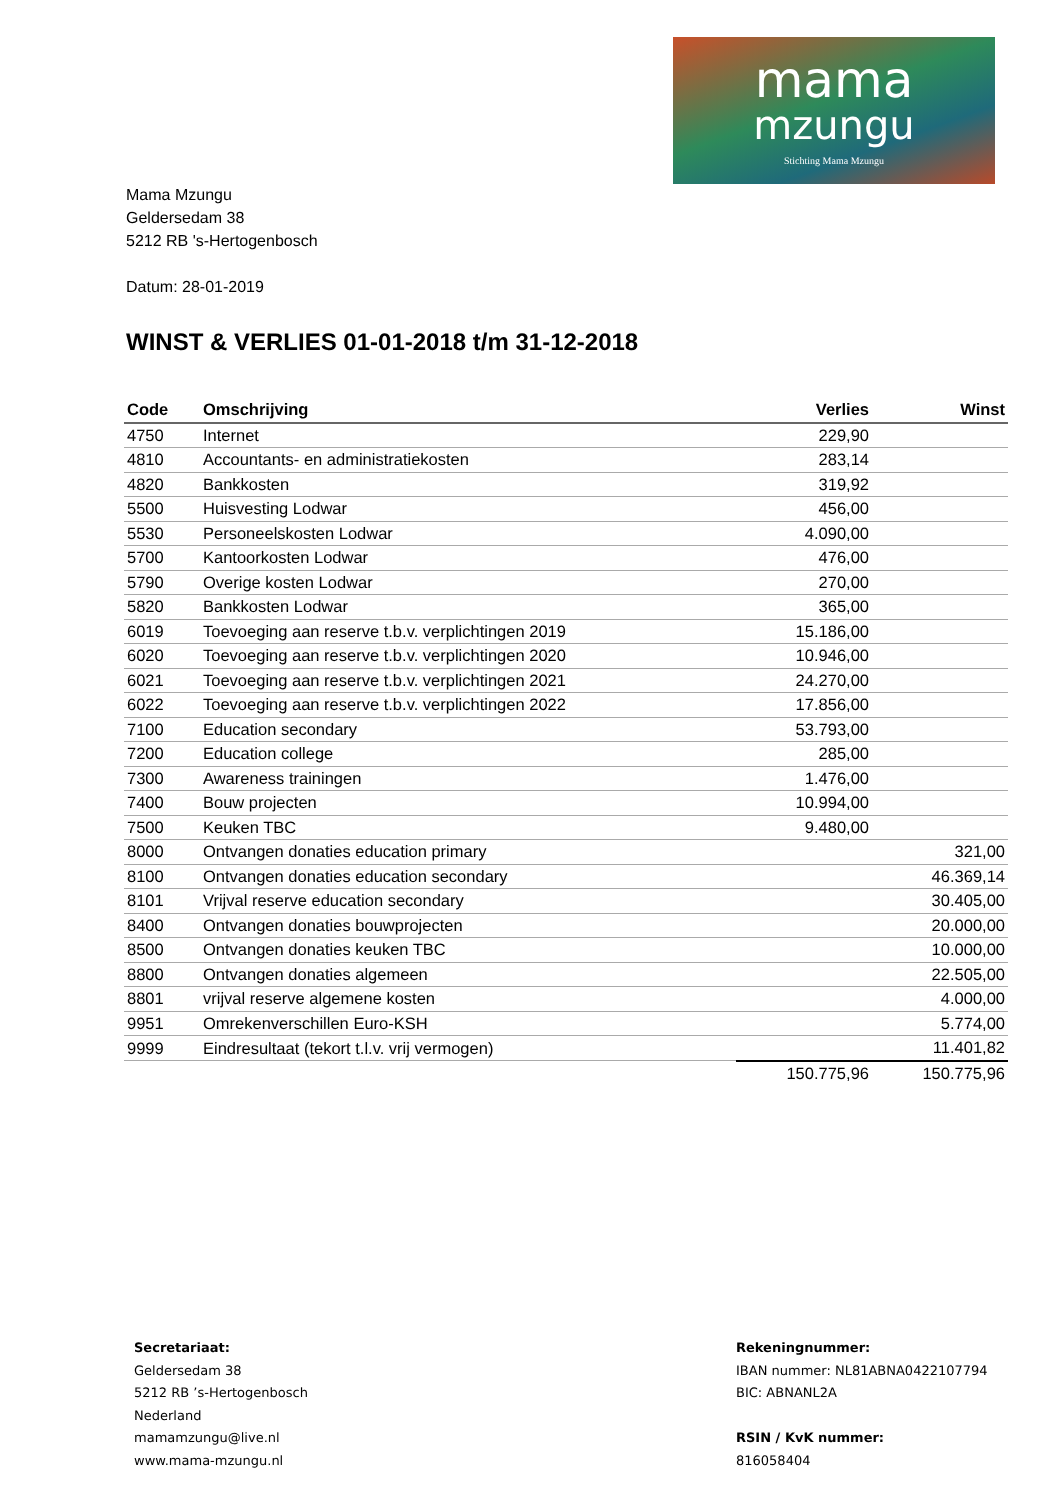mama
mzungu
Stichting Mama Mzungu
Mama Mzungu
Geldersedam 38
5212 RB 's-Hertogenbosch
Datum: 28-01-2019
WINST & VERLIES 01-01-2018 t/m 31-12-2018
| Code | Omschrijving | Verlies | Winst |
| --- | --- | --- | --- |
| 4750 | Internet | 229,90 | |
| 4810 | Accountants- en administratiekosten | 283,14 | |
| 4820 | Bankkosten | 319,92 | |
| 5500 | Huisvesting Lodwar | 456,00 | |
| 5530 | Personeelskosten Lodwar | 4.090,00 | |
| 5700 | Kantoorkosten Lodwar | 476,00 | |
| 5790 | Overige kosten Lodwar | 270,00 | |
| 5820 | Bankkosten Lodwar | 365,00 | |
| 6019 | Toevoeging aan reserve t.b.v. verplichtingen 2019 | 15.186,00 | |
| 6020 | Toevoeging aan reserve t.b.v. verplichtingen 2020 | 10.946,00 | |
| 6021 | Toevoeging aan reserve t.b.v. verplichtingen 2021 | 24.270,00 | |
| 6022 | Toevoeging aan reserve t.b.v. verplichtingen 2022 | 17.856,00 | |
| 7100 | Education secondary | 53.793,00 | |
| 7200 | Education college | 285,00 | |
| 7300 | Awareness trainingen | 1.476,00 | |
| 7400 | Bouw projecten | 10.994,00 | |
| 7500 | Keuken TBC | 9.480,00 | |
| 8000 | Ontvangen donaties education primary | | 321,00 |
| 8100 | Ontvangen donaties education secondary | | 46.369,14 |
| 8101 | Vrijval reserve education secondary | | 30.405,00 |
| 8400 | Ontvangen donaties bouwprojecten | | 20.000,00 |
| 8500 | Ontvangen donaties keuken TBC | | 10.000,00 |
| 8800 | Ontvangen donaties algemeen | | 22.505,00 |
| 8801 | vrijval reserve algemene kosten | | 4.000,00 |
| 9951 | Omrekenverschillen Euro-KSH | | 5.774,00 |
| 9999 | Eindresultaat (tekort t.l.v. vrij vermogen) | | 11.401,82 |
| | | 150.775,96 | 150.775,96 |
Secretariaat:
Geldersedam 38
5212 RB ’s-Hertogenbosch
Nederland
mamamzungu@live.nl
www.mama-mzungu.nl
Rekeningnummer:
IBAN nummer: NL81ABNA0422107794
BIC: ABNANL2A
RSIN / KvK nummer:
816058404